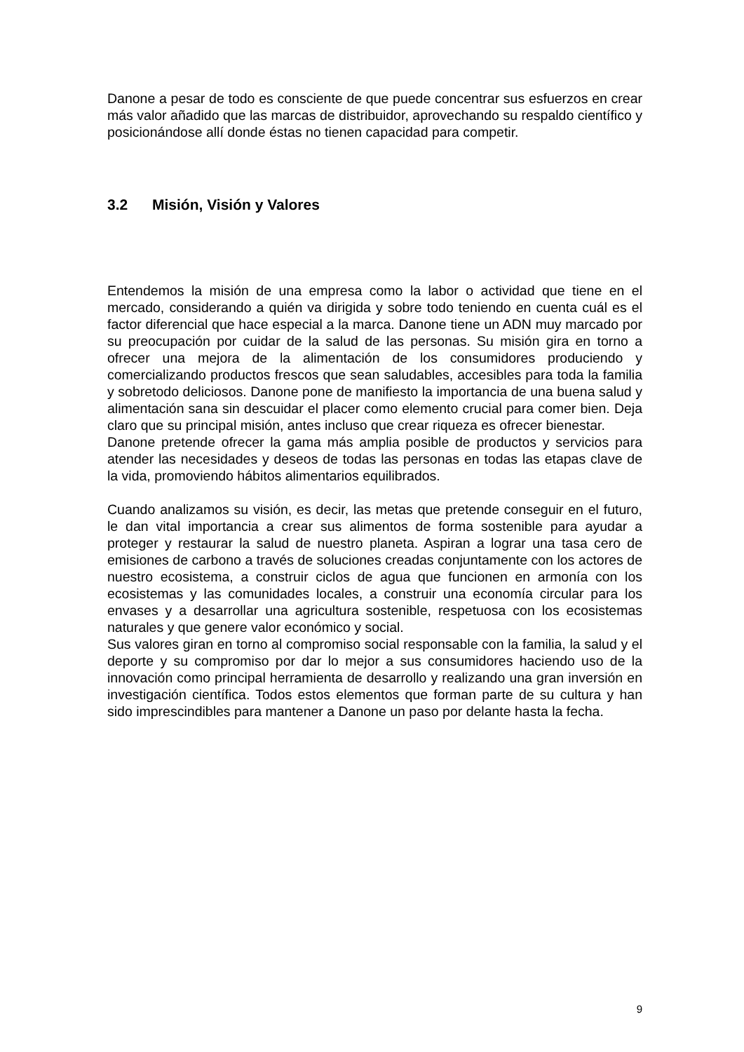Danone a pesar de todo es consciente de que puede concentrar sus esfuerzos en crear más valor añadido que las marcas de distribuidor, aprovechando su respaldo científico y posicionándose allí donde éstas no tienen capacidad para competir.
3.2 Misión, Visión y Valores
Entendemos la misión de una empresa como la labor o actividad que tiene en el mercado, considerando a quién va dirigida y sobre todo teniendo en cuenta cuál es el factor diferencial que hace especial a la marca. Danone tiene un ADN muy marcado por su preocupación por cuidar de la salud de las personas. Su misión gira en torno a ofrecer una mejora de la alimentación de los consumidores produciendo y comercializando productos frescos que sean saludables, accesibles para toda la familia y sobretodo deliciosos. Danone pone de manifiesto la importancia de una buena salud y alimentación sana sin descuidar el placer como elemento crucial para comer bien. Deja claro que su principal misión, antes incluso que crear riqueza es ofrecer bienestar.
Danone pretende ofrecer la gama más amplia posible de productos y servicios para atender las necesidades y deseos de todas las personas en todas las etapas clave de la vida, promoviendo hábitos alimentarios equilibrados.
Cuando analizamos su visión, es decir, las metas que pretende conseguir en el futuro, le dan vital importancia a crear sus alimentos de forma sostenible para ayudar a proteger y restaurar la salud de nuestro planeta. Aspiran a lograr una tasa cero de emisiones de carbono a través de soluciones creadas conjuntamente con los actores de nuestro ecosistema, a construir ciclos de agua que funcionen en armonía con los ecosistemas y las comunidades locales, a construir una economía circular para los envases y a desarrollar una agricultura sostenible, respetuosa con los ecosistemas naturales y que genere valor económico y social.
Sus valores giran en torno al compromiso social responsable con la familia, la salud y el deporte y su compromiso por dar lo mejor a sus consumidores haciendo uso de la innovación como principal herramienta de desarrollo y realizando una gran inversión en investigación científica. Todos estos elementos que forman parte de su cultura y han sido imprescindibles para mantener a Danone un paso por delante hasta la fecha.
9